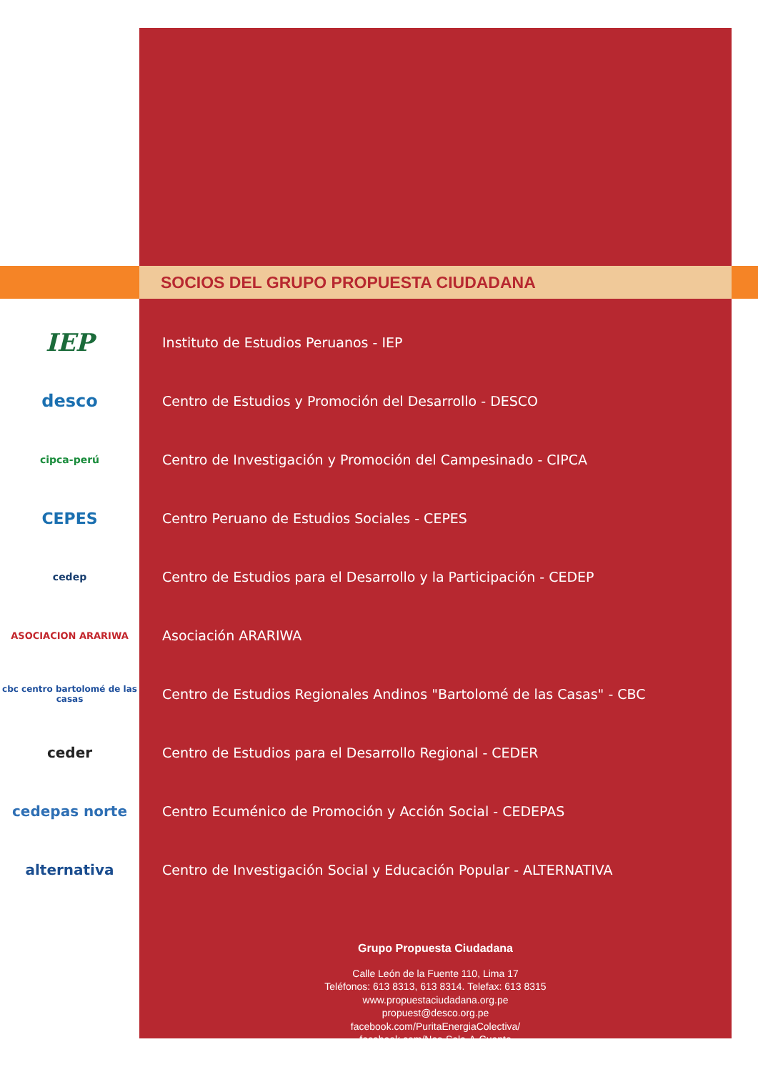SOCIOS DEL GRUPO PROPUESTA CIUDADANA
IEP
Instituto de Estudios Peruanos - IEP
desco
Centro de Estudios y Promoción del Desarrollo - DESCO
cipca-perú
Centro de Investigación y Promoción del Campesinado - CIPCA
CEPES
Centro Peruano de Estudios Sociales - CEPES
cedep
Centro de Estudios para el Desarrollo y la Participación - CEDEP
ASOCIACION ARARIWA
Asociación ARARIWA
cbc centro bartolomé de las casas
Centro de Estudios Regionales Andinos "Bartolomé de las Casas" - CBC
ceder
Centro de Estudios para el Desarrollo Regional - CEDER
cedepas norte
Centro Ecuménico de Promoción y Acción Social - CEDEPAS
alternativa
Centro de Investigación Social y Educación Popular - ALTERNATIVA
Grupo Propuesta Ciudadana
Calle León de la Fuente 110, Lima 17
Teléfonos: 613 8313, 613 8314. Telefax: 613 8315
www.propuestaciudadana.org.pe
propuest@desco.org.pe
facebook.com/PuritaEnergiaColectiva/
facebook.com/Nos-Sale-A-Cuenta